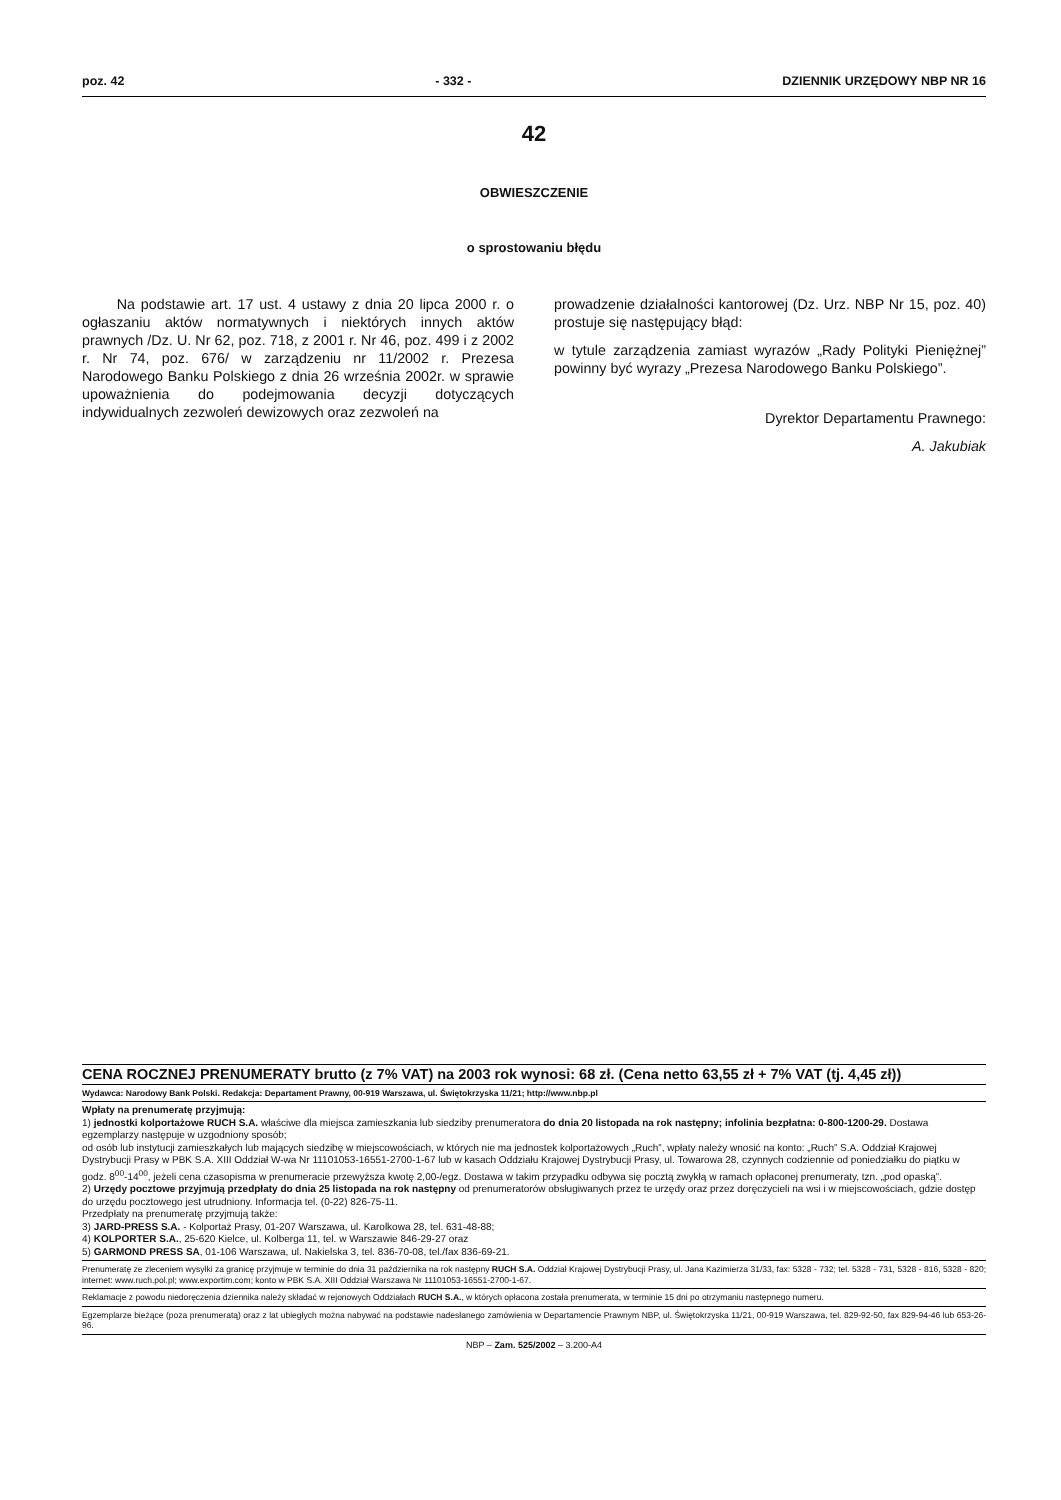poz. 42 - 332 - DZIENNIK URZĘDOWY NBP NR 16
42
OBWIESZCZENIE
o sprostowaniu błędu
Na podstawie art. 17 ust. 4 ustawy z dnia 20 lipca 2000 r. o ogłaszaniu aktów normatywnych i niektórych innych aktów prawnych /Dz. U. Nr 62, poz. 718, z 2001 r. Nr 46, poz. 499 i z 2002 r. Nr 74, poz. 676/ w zarządzeniu nr 11/2002 r. Prezesa Narodowego Banku Polskiego z dnia 26 września 2002r. w sprawie upoważnienia do podejmowania decyzji dotyczących indywidualnych zezwoleń dewizowych oraz zezwoleń na
prowadzenie działalności kantorowej (Dz. Urz. NBP Nr 15, poz. 40) prostuje się następujący błąd:
w tytule zarządzenia zamiast wyrazów „Rady Polityki Pieniężnej” powinny być wyrazy „Prezesa Narodowego Banku Polskiego”.
Dyrektor Departamentu Prawnego:
A. Jakubiak
CENA ROCZNEJ PRENUMERATY brutto (z 7% VAT) na 2003 rok wynosi: 68 zł. (Cena netto 63,55 zł + 7% VAT (tj. 4,45 zł))
Wydawca: Narodowy Bank Polski. Redakcja: Departament Prawny, 00-919 Warszawa, ul. Świętokrzyska 11/21; http://www.nbp.pl
Wpłaty na prenumeratę przyjmują:
1) jednostki kolportażowe RUCH S.A. właściwe dla miejsca zamieszkania lub siedziby prenumeratora do dnia 20 listopada na rok następny; infolinia bezpłatna: 0-800-1200-29. Dostawa egzemplarzy następuje w uzgodniony sposób;
od osób lub instytucji zamieszkałych lub mających siedzibę w miejscowościach, w których nie ma jednostek kolportażowych „Ruch”, wpłaty należy wnosić na konto: „Ruch” S.A. Oddział Krajowej Dystrybucji Prasy w PBK S.A. XIII Oddział W-wa Nr 11101053-16551-2700-1-67 lub w kasach Oddziału Krajowej Dystrybucji Prasy, ul. Towarowa 28, czynnych codziennie od poniedziałku do piątku w godz. 8<sup>00</sup>-14<sup>00</sup>, jeżeli cena czasopisma w prenumeracie przewyższa kwotę 2,00-/egz. Dostawa w takim przypadku odbywa się pocztą zwykłą w ramach opłaconej prenumeraty, tzn. „pod opaską”.
2) Urzędy pocztowe przyjmują przedpłaty do dnia 25 listopada na rok następny od prenumeratorów obsługiwanych przez te urzędy oraz przez doręczycieli na wsi i w miejscowościach, gdzie dostęp do urzędu pocztowego jest utrudniony. Informacja tel. (0-22) 826-75-11.
Przedpłaty na prenumeratę przyjmują także:
3) JARD-PRESS S.A. - Kolportaż Prasy, 01-207 Warszawa, ul. Karolkowa 28, tel. 631-48-88;
4) KOLPORTER S.A., 25-620 Kielce, ul. Kolberga 11, tel. w Warszawie 846-29-27 oraz
5) GARMOND PRESS SA, 01-106 Warszawa, ul. Nakielska 3, tel. 836-70-08, tel./fax 836-69-21.
Prenumeratę ze zleceniem wysyłki za granicę przyjmuje w terminie do dnia 31 października na rok następny RUCH S.A. Oddział Krajowej Dystrybucji Prasy, ul. Jana Kazimierza 31/33, fax: 5328 - 732; tel. 5328 - 731, 5328 - 816, 5328 - 820; internet: www.ruch.pol.pl; www.exportim.com; konto w PBK S.A. XIII Oddział Warszawa Nr 11101053-16551-2700-1-67.
Reklamacje z powodu niedoręczenia dziennika należy składać w rejonowych Oddziałach RUCH S.A., w których opłacona została prenumerata, w terminie 15 dni po otrzymaniu następnego numeru.
Egzemplarze bieżące (poza prenumeratą) oraz z lat ubiegłych można nabywać na podstawie nadesłanego zamówienia w Departamencie Prawnym NBP, ul. Świętokrzyska 11/21, 00-919 Warszawa, tel. 829-92-50, fax 829-94-46 lub 653-26-96.
NBP – Zam. 525/2002 – 3.200-A4